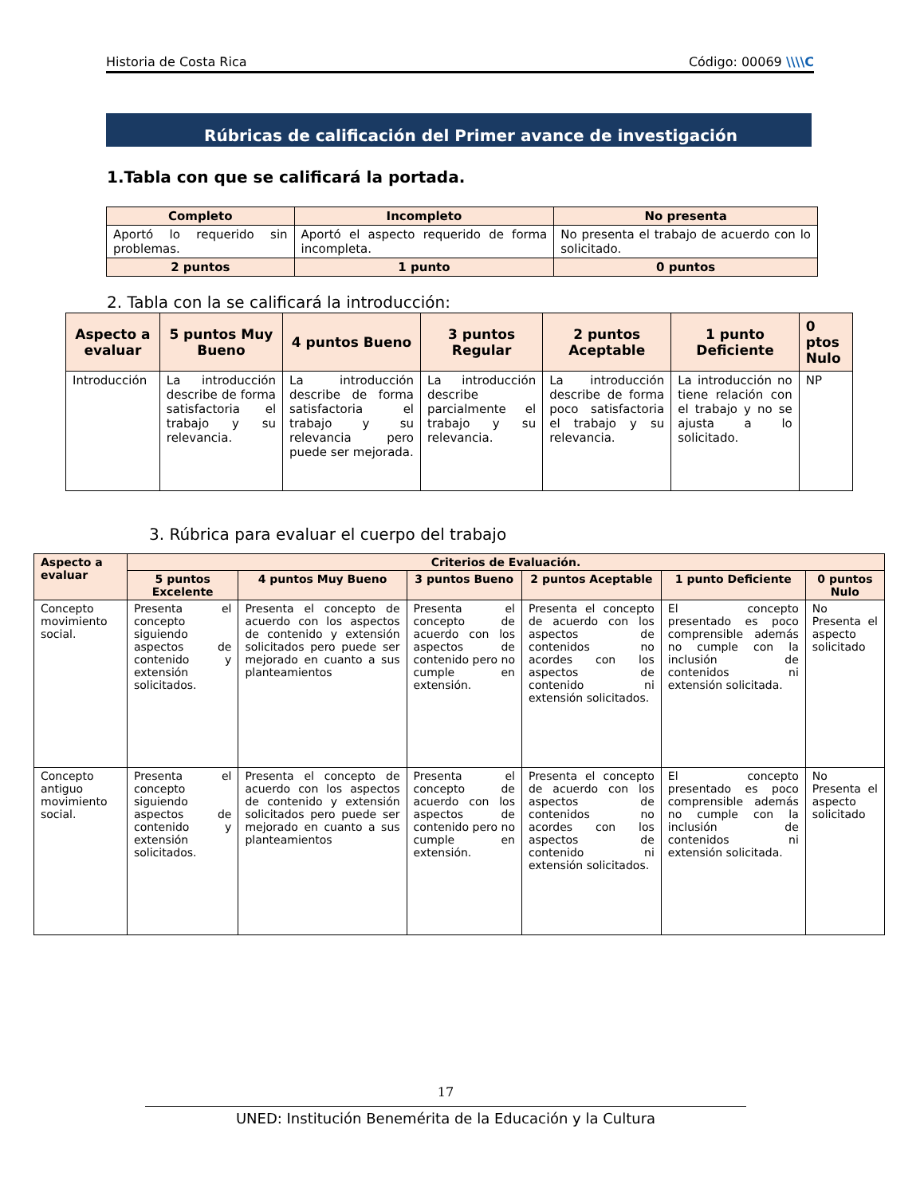Historia de Costa Rica Código: 00069 \\\\C
Rúbricas de calificación del Primer avance de investigación
1.Tabla con que se calificará la portada.
| Completo | Incompleto | No presenta |
| --- | --- | --- |
| Aportó lo requerido sin problemas. | Aportó el aspecto requerido de forma incompleta. | No presenta el trabajo de acuerdo con lo solicitado. |
| 2 puntos | 1 punto | 0 puntos |
2. Tabla con la se calificará la introducción:
| Aspecto a evaluar | 5 puntos Muy Bueno | 4 puntos Bueno | 3 puntos Regular | 2 puntos Aceptable | 1 punto Deficiente | 0 ptos Nulo |
| --- | --- | --- | --- | --- | --- | --- |
| Introducción | La introducción describe de forma satisfactoria el trabajo y su relevancia. | La introducción describe de forma satisfactoria el trabajo y su relevancia pero puede ser mejorada. | La introducción describe parcialmente el trabajo y su relevancia. | La introducción describe de forma poco satisfactoria el trabajo y su relevancia. | La introducción no tiene relación con el trabajo y no se ajusta a lo solicitado. | NP |
3. Rúbrica para evaluar el cuerpo del trabajo
| Aspecto a evaluar | Criterios de Evaluación. | | | | | |
| --- | --- | --- | --- | --- | --- | --- |
| | 5 puntos Excelente | 4 puntos Muy Bueno | 3 puntos Bueno | 2 puntos Aceptable | 1 punto Deficiente | 0 puntos Nulo |
| Concepto movimiento social. | Presenta el concepto siguiendo aspectos de contenido y extensión solicitados. | Presenta el concepto de acuerdo con los aspectos de contenido y extensión solicitados pero puede ser mejorado en cuanto a sus planteamientos | Presenta el concepto de acuerdo con los aspectos de contenido pero no cumple en extensión. | Presenta el concepto de acuerdo con los aspectos de contenidos no acordes con los aspectos de contenido ni extensión solicitados. | El concepto presentado es poco comprensible además no cumple con la inclusión de contenidos ni extensión solicitada. | No Presenta el aspecto solicitado |
| Concepto antiguo movimiento social. | Presenta el concepto siguiendo aspectos de contenido y extensión solicitados. | Presenta el concepto de acuerdo con los aspectos de contenido y extensión solicitados pero puede ser mejorado en cuanto a sus planteamientos | Presenta el concepto de acuerdo con los aspectos de contenido pero no cumple en extensión. | Presenta el concepto de acuerdo con los aspectos de contenidos no acordes con los aspectos de contenido ni extensión solicitados. | El concepto presentado es poco comprensible además no cumple con la inclusión de contenidos ni extensión solicitada. | No Presenta el aspecto solicitado |
17
UNED: Institución Benemérita de la Educación y la Cultura